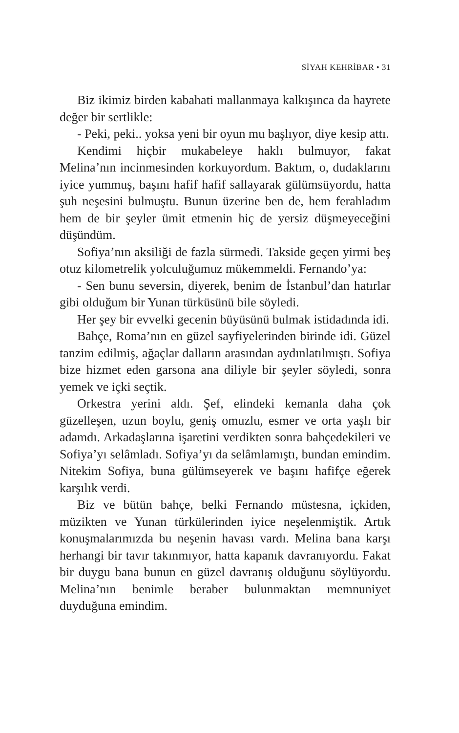SİYAH KEHRİBAR • 31
Biz ikimiz birden kabahati mallanmaya kalkışınca da hayrete değer bir sertlikle:
- Peki, peki.. yoksa yeni bir oyun mu başlıyor, diye kesip attı.
Kendimi hiçbir mukabeleye haklı bulmuyor, fakat Melina’nın incinmesinden korkuyordum. Baktım, o, dudaklarını iyice yummuş, başını hafif hafif sallayarak gülümsüyordu, hatta şuh neşesini bulmuştu. Bunun üzerine ben de, hem ferahladım hem de bir şeyler ümit etmenin hiç de yersiz düşmeyeceğini düşündüm.
Sofiya’nın aksiliği de fazla sürmedi. Takside geçen yirmi beş otuz kilometrelik yolculuğumuz mükemmeldi. Fernando’ya:
- Sen bunu seversin, diyerek, benim de İstanbul’dan hatırlar gibi olduğum bir Yunan türküsünü bile söyledi.
Her şey bir evvelki gecenin büyüsünü bulmak istidadında idi.
Bahçe, Roma’nın en güzel sayfiyelerinden birinde idi. Güzel tanzim edilmiş, ağaçlar dalların arasından aydınlatılmıştı. Sofiya bize hizmet eden garsona ana diliyle bir şeyler söyledi, sonra yemek ve içki seçtik.
Orkestra yerini aldı. Şef, elindeki kemanla daha çok güzelleşen, uzun boylu, geniş omuzlu, esmer ve orta yaşlı bir adamdı. Arkadaşlarına işaretini verdikten sonra bahçedekileri ve Sofiya’yı selâmladı. Sofiya’yı da selâmlamıştı, bundan emindim. Nitekim Sofiya, buna gülümseyerek ve başını hafifçe eğerek karşılık verdi.
Biz ve bütün bahçe, belki Fernando müstesna, içkiden, müzikten ve Yunan türkülerinden iyice neşelenmiştik. Artık konuşmalarımızda bu neşenin havası vardı. Melina bana karşı herhangi bir tavır takınmıyor, hatta kapanık davranıyordu. Fakat bir duygu bana bunun en güzel davranış olduğunu söylüyordu. Melina’nın benimle beraber bulunmaktan memnuniyet duyduğuna emindim.